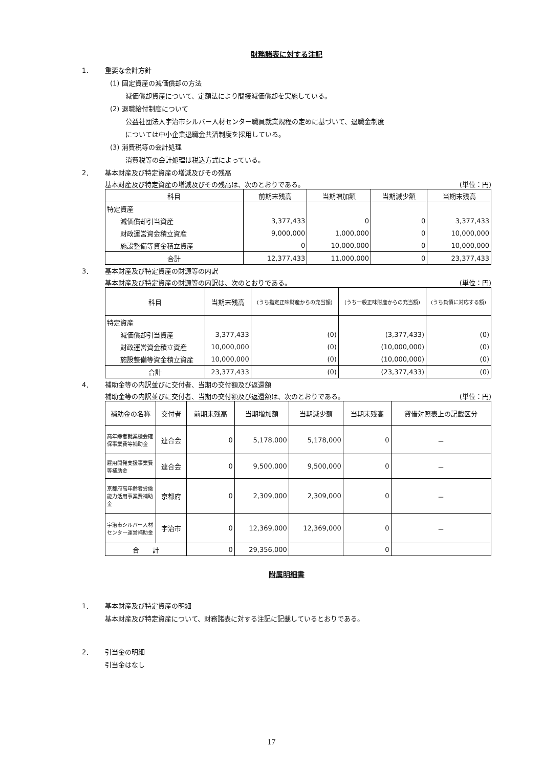財務諸表に対する注記
1． 重要な会計方針
(1) 固定資産の減価償却の方法
減価償却資産について、定額法により間接減価償却を実施している。
(2) 退職給付制度について
公益社団法人宇治市シルバー人材センター職員就業規程の定めに基づいて、退職金制度
については中小企業退職金共済制度を採用している。
(3) 消費税等の会計処理
消費税等の会計処理は税込方式によっている。
2． 基本財産及び特定資産の増減及びその残高
基本財産及び特定資産の増減及びその残高は、次のとおりである。 (単位：円)
| 科目 | 前期末残高 | 当期増加額 | 当期減少額 | 当期末残高 |
| --- | --- | --- | --- | --- |
| 特定資産 | | | | |
| 減価償却引当資産 | 3,377,433 | 0 | 0 | 3,377,433 |
| 財政運営資金積立資産 | 9,000,000 | 1,000,000 | 0 | 10,000,000 |
| 施設整備等資金積立資産 | 0 | 10,000,000 | 0 | 10,000,000 |
| 合計 | 12,377,433 | 11,000,000 | 0 | 23,377,433 |
3． 基本財産及び特定資産の財源等の内訳
基本財産及び特定資産の財源等の内訳は、次のとおりである。 (単位：円)
| 科目 | 当期末残高 | (うち指定正味財産からの充当額) | (うち一般正味財産からの充当額) | (うち負債に対応する額) |
| --- | --- | --- | --- | --- |
| 特定資産 | | | | |
| 減価償却引当資産 | 3,377,433 | (0) | (3,377,433) | (0) |
| 財政運営資金積立資産 | 10,000,000 | (0) | (10,000,000) | (0) |
| 施設整備等資金積立資産 | 10,000,000 | (0) | (10,000,000) | (0) |
| 合計 | 23,377,433 | (0) | (23,377,433) | (0) |
4． 補助金等の内訳並びに交付者、当期の交付額及び返還額
補助金等の内訳並びに交付者、当期の交付額及び返還額は、次のとおりである。 (単位：円)
| 補助金の名称 | 交付者 | 前期末残高 | 当期増加額 | 当期減少額 | 当期末残高 | 貸借対照表上の記載区分 |
| --- | --- | --- | --- | --- | --- | --- |
| 高年齢者就業機会確保事業費等補助金 | 連合会 | 0 | 5,178,000 | 5,178,000 | 0 | － |
| 雇用開発支援事業費等補助金 | 連合会 | 0 | 9,500,000 | 9,500,000 | 0 | － |
| 京都府高年齢者労働能力活用事業費補助金 | 京都府 | 0 | 2,309,000 | 2,309,000 | 0 | － |
| 宇治市シルバー人材センター運営補助金 | 宇治市 | 0 | 12,369,000 | 12,369,000 | 0 | － |
| 合 計 | | 0 | 29,356,000 | | 0 | |
附属明細書
1． 基本財産及び特定資産の明細
基本財産及び特定資産について、財務諸表に対する注記に記載しているとおりである。
2． 引当金の明細
引当金はなし
17